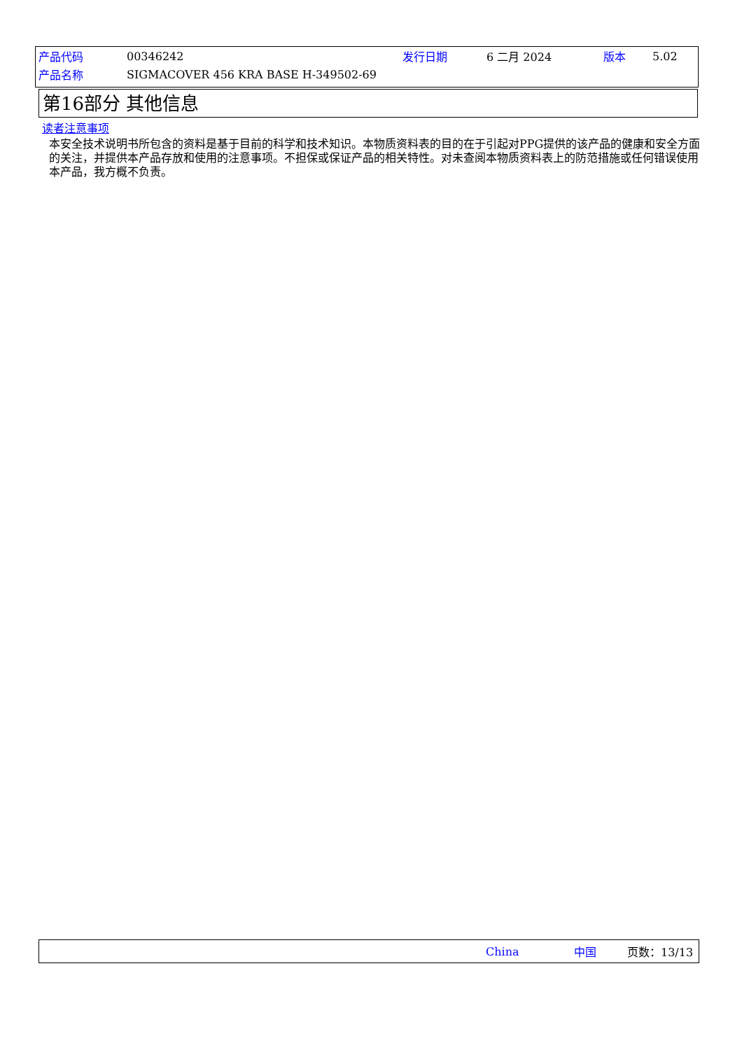产品代码 00346242 发行日期 6 二月 2024 版本 5.02
产品名称 SIGMACOVER 456 KRA BASE H-349502-69
第16部分 其他信息
读者注意事项
本安全技术说明书所包含的资料是基于目前的科学和技术知识。本物质资料表的目的在于引起对PPG提供的该产品的健康和安全方面的关注，并提供本产品存放和使用的注意事项。不担保或保证产品的相关特性。对未查阅本物质资料表上的防范措施或任何错误使用本产品，我方概不负责。
China 中国 页数：13/13